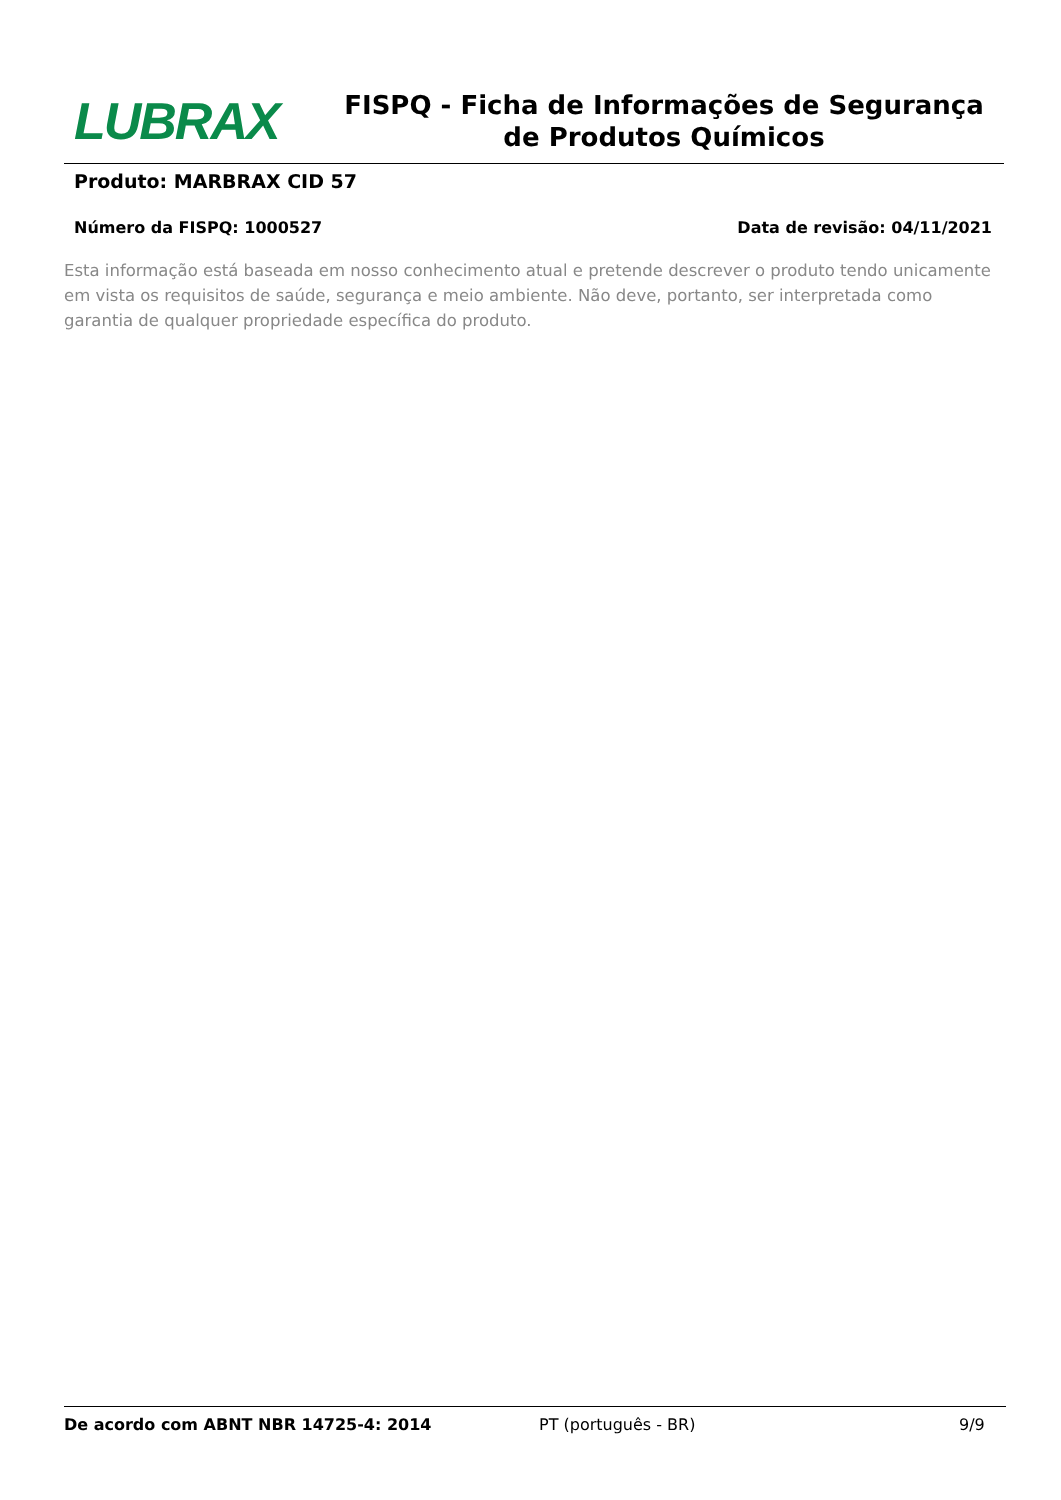LUBRAX
FISPQ - Ficha de Informações de Segurança de Produtos Químicos
Produto: MARBRAX CID 57
Número da FISPQ: 1000527 Data de revisão: 04/11/2021
Esta informação está baseada em nosso conhecimento atual e pretende descrever o produto tendo unicamente em vista os requisitos de saúde, segurança e meio ambiente. Não deve, portanto, ser interpretada como garantia de qualquer propriedade específica do produto.
De acordo com ABNT NBR 14725-4: 2014 PT (português - BR) 9/9